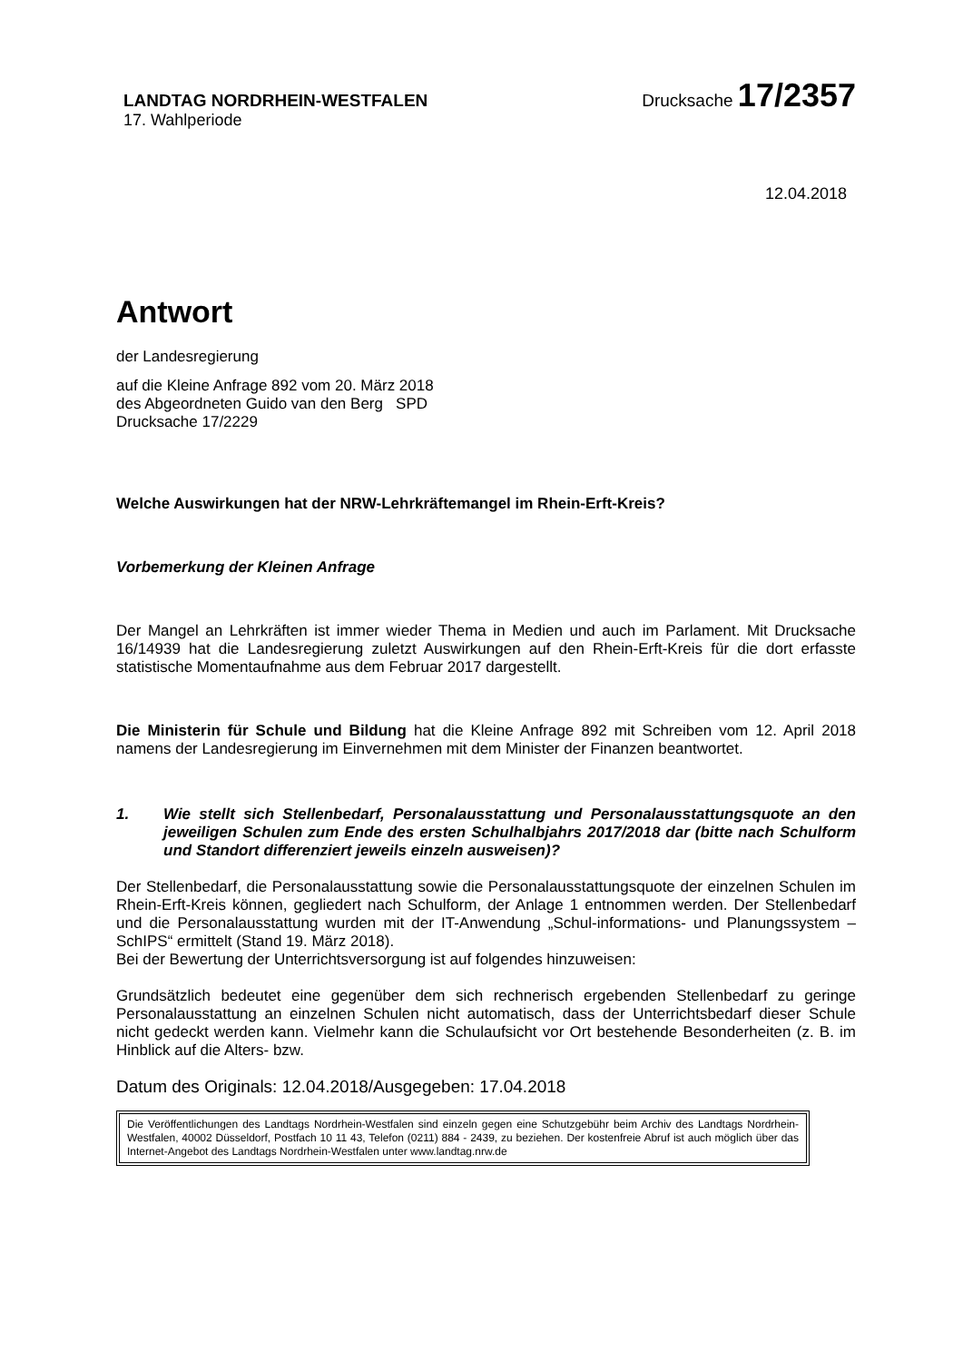LANDTAG NORDRHEIN-WESTFALEN
17. Wahlperiode
Drucksache 17/2357
12.04.2018
Antwort
der Landesregierung
auf die Kleine Anfrage 892 vom 20. März 2018
des Abgeordneten Guido van den Berg SPD
Drucksache 17/2229
Welche Auswirkungen hat der NRW-Lehrkräftemangel im Rhein-Erft-Kreis?
Vorbemerkung der Kleinen Anfrage
Der Mangel an Lehrkräften ist immer wieder Thema in Medien und auch im Parlament. Mit Drucksache 16/14939 hat die Landesregierung zuletzt Auswirkungen auf den Rhein-Erft-Kreis für die dort erfasste statistische Momentaufnahme aus dem Februar 2017 dargestellt.
Die Ministerin für Schule und Bildung hat die Kleine Anfrage 892 mit Schreiben vom 12. April 2018 namens der Landesregierung im Einvernehmen mit dem Minister der Finanzen beantwortet.
1. Wie stellt sich Stellenbedarf, Personalausstattung und Personalausstattungsquote an den jeweiligen Schulen zum Ende des ersten Schulhalbjahrs 2017/2018 dar (bitte nach Schulform und Standort differenziert jeweils einzeln ausweisen)?
Der Stellenbedarf, die Personalausstattung sowie die Personalausstattungsquote der einzelnen Schulen im Rhein-Erft-Kreis können, gegliedert nach Schulform, der Anlage 1 entnommen werden. Der Stellenbedarf und die Personalausstattung wurden mit der IT-Anwendung „Schul-informations- und Planungssystem – SchIPS“ ermittelt (Stand 19. März 2018).
Bei der Bewertung der Unterrichtsversorgung ist auf folgendes hinzuweisen:
Grundsätzlich bedeutet eine gegenüber dem sich rechnerisch ergebenden Stellenbedarf zu geringe Personalausstattung an einzelnen Schulen nicht automatisch, dass der Unterrichtsbedarf dieser Schule nicht gedeckt werden kann. Vielmehr kann die Schulaufsicht vor Ort bestehende Besonderheiten (z. B. im Hinblick auf die Alters- bzw.
Datum des Originals: 12.04.2018/Ausgegeben: 17.04.2018
Die Veröffentlichungen des Landtags Nordrhein-Westfalen sind einzeln gegen eine Schutzgebühr beim Archiv des Landtags Nordrhein-Westfalen, 40002 Düsseldorf, Postfach 10 11 43, Telefon (0211) 884 - 2439, zu beziehen. Der kostenfreie Abruf ist auch möglich über das Internet-Angebot des Landtags Nordrhein-Westfalen unter www.landtag.nrw.de